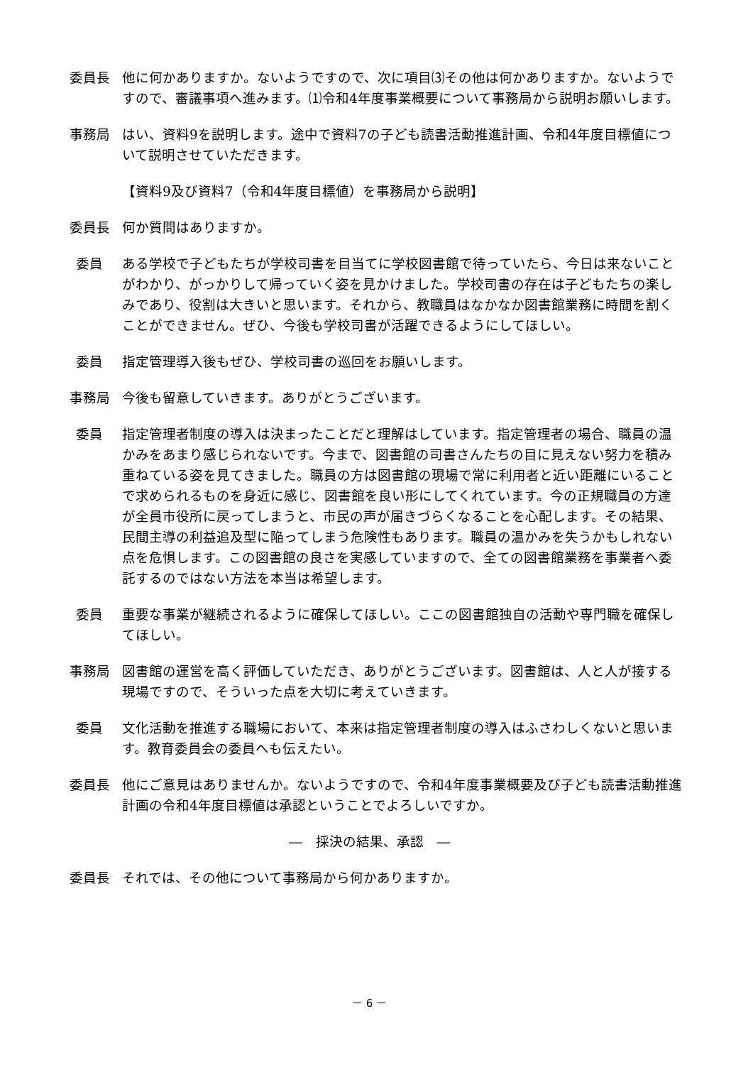委員長 他に何かありますか。ないようですので、次に項目⑶その他は何かありますか。ないようですので、審議事項へ進みます。⑴令和4年度事業概要について事務局から説明お願いします。
事務局 はい、資料9を説明します。途中で資料7の子ども読書活動推進計画、令和4年度目標値について説明させていただきます。
【資料9及び資料7（令和4年度目標値）を事務局から説明】
委員長 何か質問はありますか。
委員 ある学校で子どもたちが学校司書を目当てに学校図書館で待っていたら、今日は来ないことがわかり、がっかりして帰っていく姿を見かけました。学校司書の存在は子どもたちの楽しみであり、役割は大きいと思います。それから、教職員はなかなか図書館業務に時間を割くことができません。ぜひ、今後も学校司書が活躍できるようにしてほしい。
委員 指定管理導入後もぜひ、学校司書の巡回をお願いします。
事務局 今後も留意していきます。ありがとうございます。
委員 指定管理者制度の導入は決まったことだと理解はしています。指定管理者の場合、職員の温かみをあまり感じられないです。今まで、図書館の司書さんたちの目に見えない努力を積み重ねている姿を見てきました。職員の方は図書館の現場で常に利用者と近い距離にいることで求められるものを身近に感じ、図書館を良い形にしてくれています。今の正規職員の方達が全員市役所に戻ってしまうと、市民の声が届きづらくなることを心配します。その結果、民間主導の利益追及型に陥ってしまう危険性もあります。職員の温かみを失うかもしれない点を危惧します。この図書館の良さを実感していますので、全ての図書館業務を事業者へ委託するのではない方法を本当は希望します。
委員 重要な事業が継続されるように確保してほしい。ここの図書館独自の活動や専門職を確保してほしい。
事務局 図書館の運営を高く評価していただき、ありがとうございます。図書館は、人と人が接する現場ですので、そういった点を大切に考えていきます。
委員 文化活動を推進する職場において、本来は指定管理者制度の導入はふさわしくないと思います。教育委員会の委員へも伝えたい。
委員長 他にご意見はありませんか。ないようですので、令和4年度事業概要及び子ども読書活動推進計画の令和4年度目標値は承認ということでよろしいですか。
―　採決の結果、承認　―
委員長 それでは、その他について事務局から何かありますか。
－ 6 －